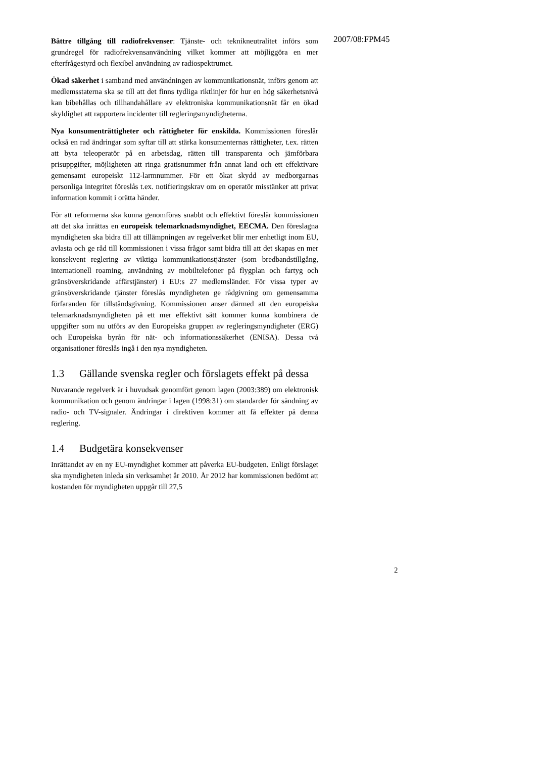2007/08:FPM45
Bättre tillgång till radiofrekvenser: Tjänste- och teknikneutralitet införs som grundregel för radiofrekvensanvändning vilket kommer att möjliggöra en mer efterfrågestyrd och flexibel användning av radiospektrumet.
Ökad säkerhet i samband med användningen av kommunikationsnät, införs genom att medlemsstaterna ska se till att det finns tydliga riktlinjer för hur en hög säkerhetsnivå kan bibehållas och tillhandahållare av elektroniska kommunikationsnät får en ökad skyldighet att rapportera incidenter till regleringsmyndigheterna.
Nya konsumenträttigheter och rättigheter för enskilda. Kommissionen föreslår också en rad ändringar som syftar till att stärka konsumenternas rättigheter, t.ex. rätten att byta teleoperatör på en arbetsdag, rätten till transparenta och jämförbara prisuppgifter, möjligheten att ringa gratisnummer från annat land och ett effektivare gemensamt europeiskt 112-larmnummer. För ett ökat skydd av medborgarnas personliga integritet föreslås t.ex. notifieringskrav om en operatör misstänker att privat information kommit i orätta händer.
För att reformerna ska kunna genomföras snabbt och effektivt föreslår kommissionen att det ska inrättas en europeisk telemarknadsmyndighet, EECMA. Den föreslagna myndigheten ska bidra till att tillämpningen av regelverket blir mer enhetligt inom EU, avlasta och ge råd till kommissionen i vissa frågor samt bidra till att det skapas en mer konsekvent reglering av viktiga kommunikationstjänster (som bredbandstillgång, internationell roaming, användning av mobiltelefoner på flygplan och fartyg och gränsöverskridande affärstjänster) i EU:s 27 medlemsländer. För vissa typer av gränsöverskridande tjänster föreslås myndigheten ge rådgivning om gemensamma förfaranden för tillståndsgivning. Kommissionen anser därmed att den europeiska telemarknadsmyndigheten på ett mer effektivt sätt kommer kunna kombinera de uppgifter som nu utförs av den Europeiska gruppen av regleringsmyndigheter (ERG) och Europeiska byrån för nät- och informationssäkerhet (ENISA). Dessa två organisationer föreslås ingå i den nya myndigheten.
1.3 Gällande svenska regler och förslagets effekt på dessa
Nuvarande regelverk är i huvudsak genomfört genom lagen (2003:389) om elektronisk kommunikation och genom ändringar i lagen (1998:31) om standarder för sändning av radio- och TV-signaler. Ändringar i direktiven kommer att få effekter på denna reglering.
1.4 Budgetära konsekvenser
Inrättandet av en ny EU-myndighet kommer att påverka EU-budgeten. Enligt förslaget ska myndigheten inleda sin verksamhet år 2010. År 2012 har kommissionen bedömt att kostanden för myndigheten uppgår till 27,5
2